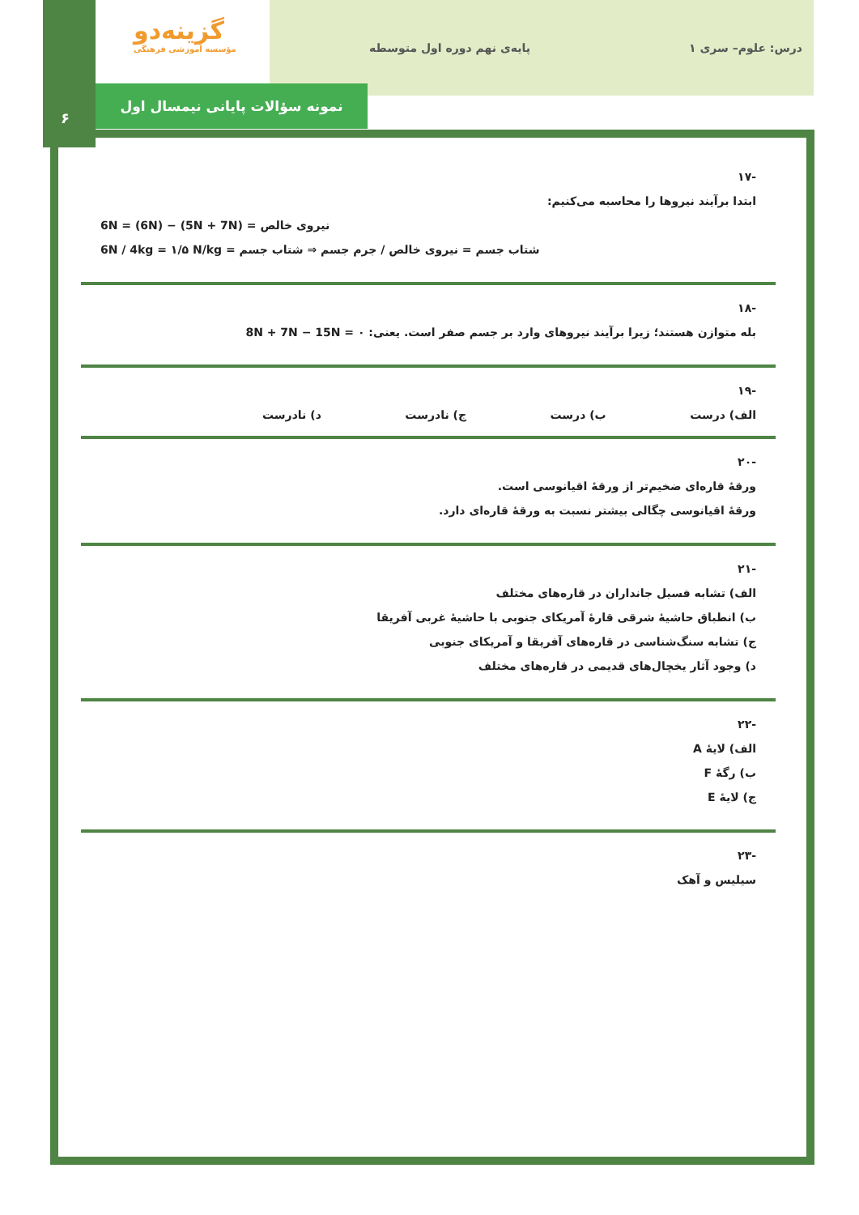درس: علوم– سری ۱ پایه‌ی نهم دوره اول متوسطه
گزینه‌دو
مؤسسه آموزشی فرهنگی
نمونه سؤالات پایانی نیمسال اول
۶
-۱۷
ابتدا برآیند نیروها را محاسبه می‌کنیم:
نیروی خالص = (5N + 7N) − (6N) = 6N
شتاب جسم = نیروی خالص / جرم جسم ⇒ شتاب جسم = 6N / 4kg = ۱/۵ N/kg
-۱۸
بله متوازن هستند؛ زیرا برآیند نیروهای وارد بر جسم صفر است. یعنی: 8N + 7N − 15N = ۰
-۱۹
الف) درست ب) درست ج) نادرست د) نادرست
-۲۰
ورقهٔ قاره‌ای ضخیم‌تر از ورقهٔ اقیانوسی است.
ورقهٔ اقیانوسی چگالی بیشتر نسبت به ورقهٔ قاره‌ای دارد.
-۲۱
الف) تشابه فسیل جانداران در قاره‌های مختلف
ب) انطباق حاشیهٔ شرقی قارهٔ آمریکای جنوبی با حاشیهٔ غربی آفریقا
ج) تشابه سنگ‌شناسی در قاره‌های آفریقا و آمریکای جنوبی
د) وجود آثار یخچال‌های قدیمی در قاره‌های مختلف
-۲۲
الف) لایهٔ A
ب) رگهٔ F
ج) لایهٔ E
-۲۳
سیلیس و آهک